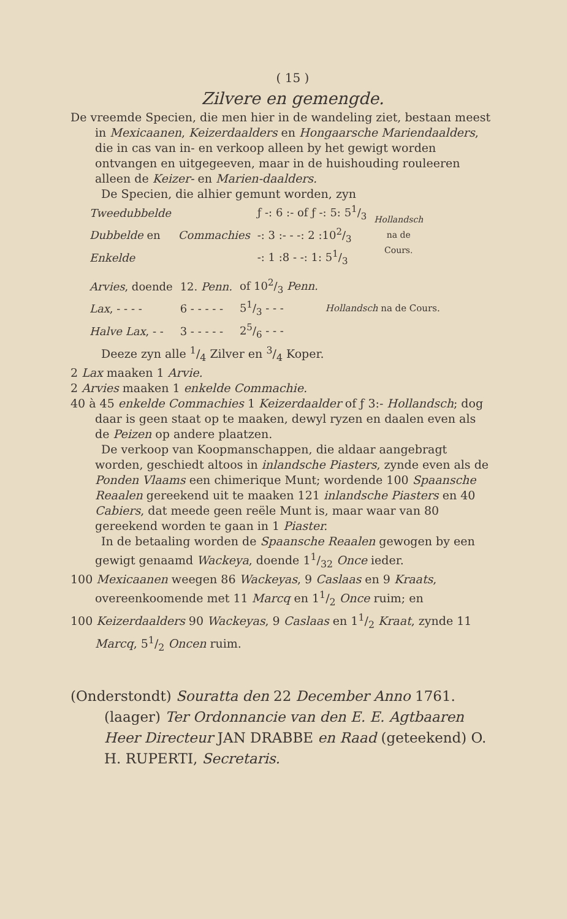( 15 )
Zilvere en gemengde.
De vreemde Specien, die men hier in de wandeling ziet, bestaan meest in Mexicaanen, Keizerdaalders en Hongaarsche Mariendaalders, die in cas van in- en verkoop alleen by het gewigt worden ontvangen en uitgegeeven, maar in de huishouding rouleeren alleen de Keizer- en Marien-daalders.
De Specien, die alhier gemunt worden, zyn
| Tweedubbelde | Commachies | ƒ -: 6 :- of ƒ -: 5: 51/3 | Hollandsch na de Cours. |
| Dubbelde en | | -: 3 :- - -: 2 :102/3 | |
| Enkelde | | -: 1 :8 - -: 1: 51/3 | |
| Arvies , doende | 12. Penn. | of 102/3 Penn. | Hollandsch na de Cours. |
| Lax , - - - - | 6 - - - - - | 51/3 - - - | |
| Halve Lax , - - | 3 - - - - - | 25/6 - - - | |
Deeze zyn alle 1/4 Zilver en 3/4 Koper.
2 Lax maaken 1 Arvie.
2 Arvies maaken 1 enkelde Commachie.
40 à 45 enkelde Commachies 1 Keizerdaalder of ƒ 3:- Hollandsch; dog daar is geen staat op te maaken, dewyl ryzen en daalen even als de Peizen op andere plaatzen.
De verkoop van Koopmanschappen, die aldaar aangebragt worden, geschiedt altoos in inlandsche Piasters, zynde even als de Ponden Vlaams een chimerique Munt; wordende 100 Spaansche Reaalen gereekend uit te maaken 121 inlandsche Piasters en 40 Cabiers, dat meede geen reële Munt is, maar waar van 80 gereekend worden te gaan in 1 Piaster.
In de betaaling worden de Spaansche Reaalen gewogen by een gewigt genaamd Wackeya, doende 11/32 Once ieder.
100 Mexicaanen weegen 86 Wackeyas, 9 Caslaas en 9 Kraats, overeenkoomende met 11 Marcq en 11/2 Once ruim; en
100 Keizerdaalders 90 Wackeyas, 9 Caslaas en 11/2 Kraat, zynde 11 Marcq, 51/2 Oncen ruim.
(Onderstondt) Souratta den 22 December Anno 1761. (laager) Ter Ordonnancie van den E. E. Agtbaaren Heer Directeur JAN DRABBE en Raad (geteekend) O. H. RUPERTI, Secretaris.